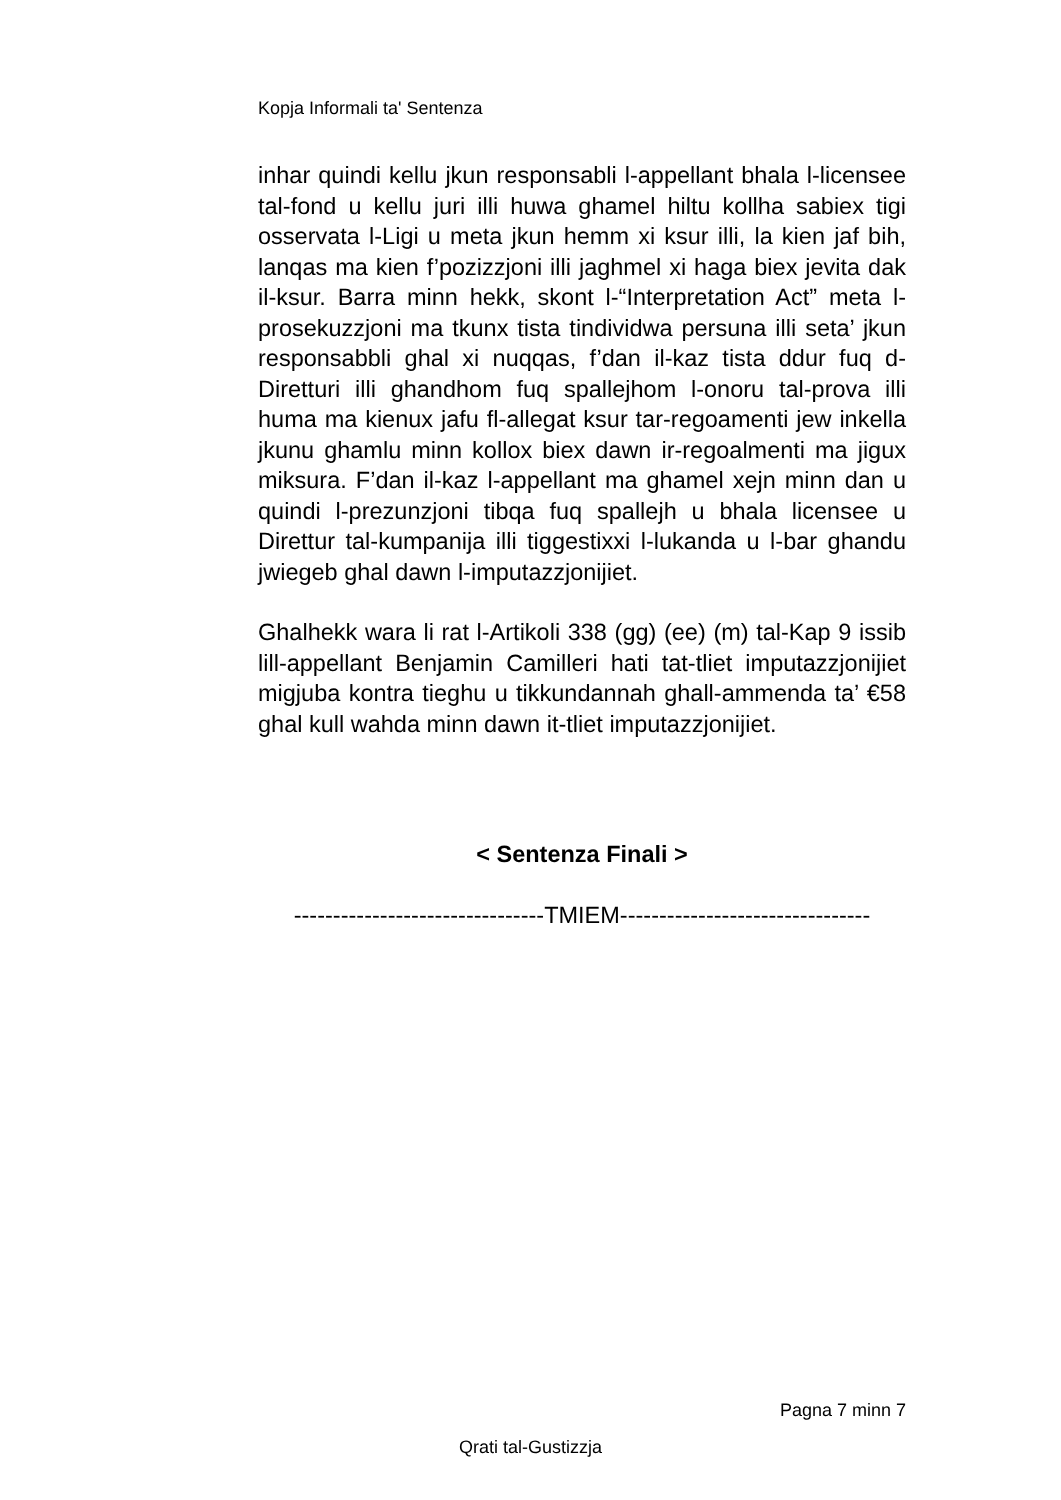Kopja Informali ta' Sentenza
inhar quindi kellu jkun responsabli l-appellant bhala l-licensee tal-fond u kellu juri illi huwa ghamel hiltu kollha sabiex tigi osservata l-Ligi u meta jkun hemm xi ksur illi, la kien jaf bih, lanqas ma kien f’pozizzjoni illi jaghmel xi haga biex jevita dak il-ksur. Barra minn hekk, skont l-“Interpretation Act” meta l-prosekuzzjoni ma tkunx tista tindividwa persuna illi seta’ jkun responsabbli ghal xi nuqqas, f’dan il-kaz tista ddur fuq d-Diretturi illi ghandhom fuq spallejhom l-onoru tal-prova illi huma ma kienux jafu fl-allegat ksur tar-regoamenti jew inkella jkunu ghamlu minn kollox biex dawn ir-regoalmenti ma jigux miksura. F’dan il-kaz l-appellant ma ghamel xejn minn dan u quindi l-prezunzjoni tibqa fuq spallejh u bhala licensee u Direttur tal-kumpanija illi tiggestixxi l-lukanda u l-bar ghandu jwiegeb ghal dawn l-imputazzjonijiet.
Ghalhekk wara li rat l-Artikoli 338 (gg) (ee) (m) tal-Kap 9 issib lill-appellant Benjamin Camilleri hati tat-tliet imputazzjonijiet migjuba kontra tieghu u tikkundannah ghall-ammenda ta’ €58 ghal kull wahda minn dawn it-tliet imputazzjonijiet.
< Sentenza Finali >
--------------------------------TMIEM--------------------------------
Pagna 7 minn 7
Qrati tal-Gustizzja